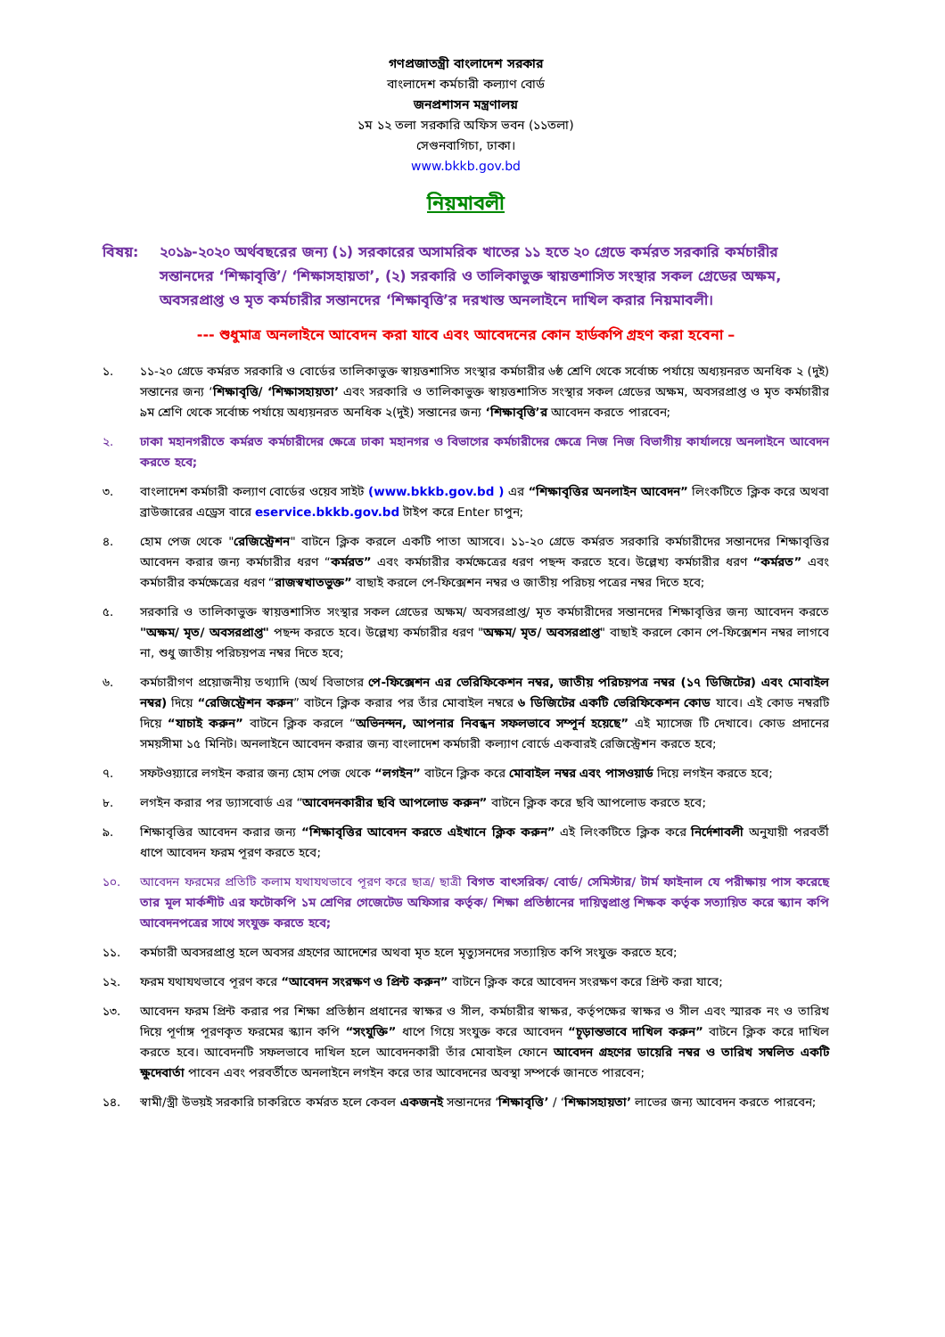গণপ্রজাতন্ত্রী বাংলাদেশ সরকার
বাংলাদেশ কর্মচারী কল্যাণ বোর্ড
জনপ্রশাসন মন্ত্রণালয়
১ম ১২ তলা সরকারি অফিস ভবন (১১তলা)
সেগুনবাগিচা, ঢাকা।
www.bkkb.gov.bd
নিয়মাবলী
বিষয়: ২০১৯-২০২০ অর্থবছরের জন্য (১) সরকারের অসামরিক খাতের ১১ হতে ২০ গ্রেডে কর্মরত সরকারি কর্মচারীর সন্তানদের ‘শিক্ষাবৃত্তি’/ ‘শিক্ষাসহায়তা’, (২) সরকারি ও তালিকাভুক্ত স্বায়ত্তশাসিত সংস্থার সকল গ্রেডের অক্ষম, অবসরপ্রাপ্ত ও মৃত কর্মচারীর সন্তানদের ‘শিক্ষাবৃত্তি’র দরখাস্ত অনলাইনে দাখিল করার নিয়মাবলী।
--- শুধুমাত্র অনলাইনে আবেদন করা যাবে এবং আবেদনের কোন হার্ডকপি গ্রহণ করা হবেনা –
১. ১১-২০ গ্রেডে কর্মরত সরকারি ও বোর্ডের তালিকাভুক্ত স্বায়ত্তশাসিত সংস্থার কর্মচারীর ৬ষ্ঠ শ্রেণি থেকে সর্বোচ্চ পর্যায়ে অধ্যয়নরত অনধিক ২ (দুই) সন্তানের জন্য ‘শিক্ষাবৃত্তি/ ‘শিক্ষাসহায়তা’ এবং সরকারি ও তালিকাভুক্ত স্বায়ত্তশাসিত সংস্থার সকল গ্রেডের অক্ষম, অবসরপ্রাপ্ত ও মৃত কর্মচারীর ৯ম শ্রেণি থেকে সর্বোচ্চ পর্যায়ে অধ্যয়নরত অনধিক ২(দুই) সন্তানের জন্য ‘শিক্ষাবৃত্তি’র আবেদন করতে পারবেন;
২. ঢাকা মহানগরীতে কর্মরত কর্মচারীদের ক্ষেত্রে ঢাকা মহানগর ও বিভাগের কর্মচারীদের ক্ষেত্রে নিজ নিজ বিভাগীয় কার্যালয়ে অনলাইনে আবেদন করতে হবে;
৩. বাংলাদেশ কর্মচারী কল্যাণ বোর্ডের ওয়েব সাইট (www.bkkb.gov.bd ) এর “শিক্ষাবৃত্তির অনলাইন আবেদন” লিংকটিতে ক্লিক করে অথবা ব্রাউজারের এড্রেস বারে eservice.bkkb.gov.bd টাইপ করে Enter চাপুন;
৪. হোম পেজ থেকে "রেজিস্ট্রেশন" বাটনে ক্লিক করলে একটি পাতা আসবে। ১১-২০ গ্রেডে কর্মরত সরকারি কর্মচারীদের সন্তানদের শিক্ষাবৃত্তির আবেদন করার জন্য কর্মচারীর ধরণ “কর্মরত” এবং কর্মচারীর কর্মক্ষেত্রের ধরণ পছন্দ করতে হবে। উল্লেখ্য কর্মচারীর ধরণ “কর্মরত” এবং কর্মচারীর কর্মক্ষেত্রের ধরণ “রাজস্বখাতভুক্ত” বাছাই করলে পে-ফিক্সেশন নম্বর ও জাতীয় পরিচয় পত্রের নম্বর দিতে হবে;
৫. সরকারি ও তালিকাভুক্ত স্বায়ত্তশাসিত সংস্থার সকল গ্রেডের অক্ষম/ অবসরপ্রাপ্ত/ মৃত কর্মচারীদের সন্তানদের শিক্ষাবৃত্তির জন্য আবেদন করতে "অক্ষম/ মৃত/ অবসরপ্রাপ্ত" পছন্দ করতে হবে। উল্লেখ্য কর্মচারীর ধরণ "অক্ষম/ মৃত/ অবসরপ্রাপ্ত" বাছাই করলে কোন পে-ফিক্সেশন নম্বর লাগবে না, শুধু জাতীয় পরিচয়পত্র নম্বর দিতে হবে;
৬. কর্মচারীগণ প্রয়োজনীয় তথ্যাদি (অর্থ বিভাগের পে-ফিক্সেশন এর ভেরিফিকেশন নম্বর, জাতীয় পরিচয়পত্র নম্বর (১৭ ডিজিটের) এবং মোবাইল নম্বর) দিয়ে “রেজিস্ট্রেশন করুন” বাটনে ক্লিক করার পর তাঁর মোবাইল নম্বরে ৬ ডিজিটের একটি ভেরিফিকেশন কোড যাবে। এই কোড নম্বরটি দিয়ে “যাচাই করুন” বাটনে ক্লিক করলে “অভিনন্দন, আপনার নিবন্ধন সফলভাবে সম্পূর্ন হয়েছে” এই ম্যাসেজ টি দেখাবে। কোড প্রদানের সময়সীমা ১৫ মিনিট। অনলাইনে আবেদন করার জন্য বাংলাদেশ কর্মচারী কল্যাণ বোর্ডে একবারই রেজিস্ট্রেশন করতে হবে;
৭. সফটওয়্যারে লগইন করার জন্য হোম পেজ থেকে “লগইন” বাটনে ক্লিক করে মোবাইল নম্বর এবং পাসওয়ার্ড দিয়ে লগইন করতে হবে;
৮. লগইন করার পর ড্যাসবোর্ড এর “আবেদনকারীর ছবি আপলোড করুন” বাটনে ক্লিক করে ছবি আপলোড করতে হবে;
৯. শিক্ষাবৃত্তির আবেদন করার জন্য “শিক্ষাবৃত্তির আবেদন করতে এইখানে ক্লিক করুন” এই লিংকটিতে ক্লিক করে নির্দেশাবলী অনুযায়ী পরবর্তী ধাপে আবেদন ফরম পূরণ করতে হবে;
১০. আবেদন ফরমের প্রতিটি কলাম যথাযথভাবে পূরণ করে ছাত্র/ ছাত্রী বিগত বাৎসরিক/ বোর্ড/ সেমিস্টার/ টার্ম ফাইনাল যে পরীক্ষায় পাস করেছে তার মূল মার্কশীট এর ফটোকপি ১ম শ্রেণির গেজেটেড অফিসার কর্তৃক/ শিক্ষা প্রতিষ্ঠানের দায়িত্বপ্রাপ্ত শিক্ষক কর্তৃক সত্যায়িত করে স্ক্যান কপি আবেদনপত্রের সাথে সংযুক্ত করতে হবে;
১১. কর্মচারী অবসরপ্রাপ্ত হলে অবসর গ্রহণের আদেশের অথবা মৃত হলে মৃত্যুসনদের সত্যায়িত কপি সংযুক্ত করতে হবে;
১২. ফরম যথাযথভাবে পূরণ করে “আবেদন সংরক্ষণ ও প্রিন্ট করুন” বাটনে ক্লিক করে আবেদন সংরক্ষণ করে প্রিন্ট করা যাবে;
১৩. আবেদন ফরম প্রিন্ট করার পর শিক্ষা প্রতিষ্ঠান প্রধানের স্বাক্ষর ও সীল, কর্মচারীর স্বাক্ষর, কর্তৃপক্ষের স্বাক্ষর ও সীল এবং স্মারক নং ও তারিখ দিয়ে পূর্ণাঙ্গ পূরণকৃত ফরমের স্ক্যান কপি “সংযুক্তি” ধাপে গিয়ে সংযুক্ত করে আবেদন “চূড়ান্তভাবে দাখিল করুন” বাটনে ক্লিক করে দাখিল করতে হবে। আবেদনটি সফলভাবে দাখিল হলে আবেদনকারী তাঁর মোবাইল ফোনে আবেদন গ্রহণের ডায়েরি নম্বর ও তারিখ সম্বলিত একটি ক্ষুদেবার্তা পাবেন এবং পরবর্তীতে অনলাইনে লগইন করে তার আবেদনের অবস্থা সম্পর্কে জানতে পারবেন;
১৪. স্বামী/স্ত্রী উভয়ই সরকারি চাকরিতে কর্মরত হলে কেবল একজনই সন্তানদের ‘শিক্ষাবৃত্তি’ / ‘শিক্ষাসহায়তা’ লাভের জন্য আবেদন করতে পারবেন;